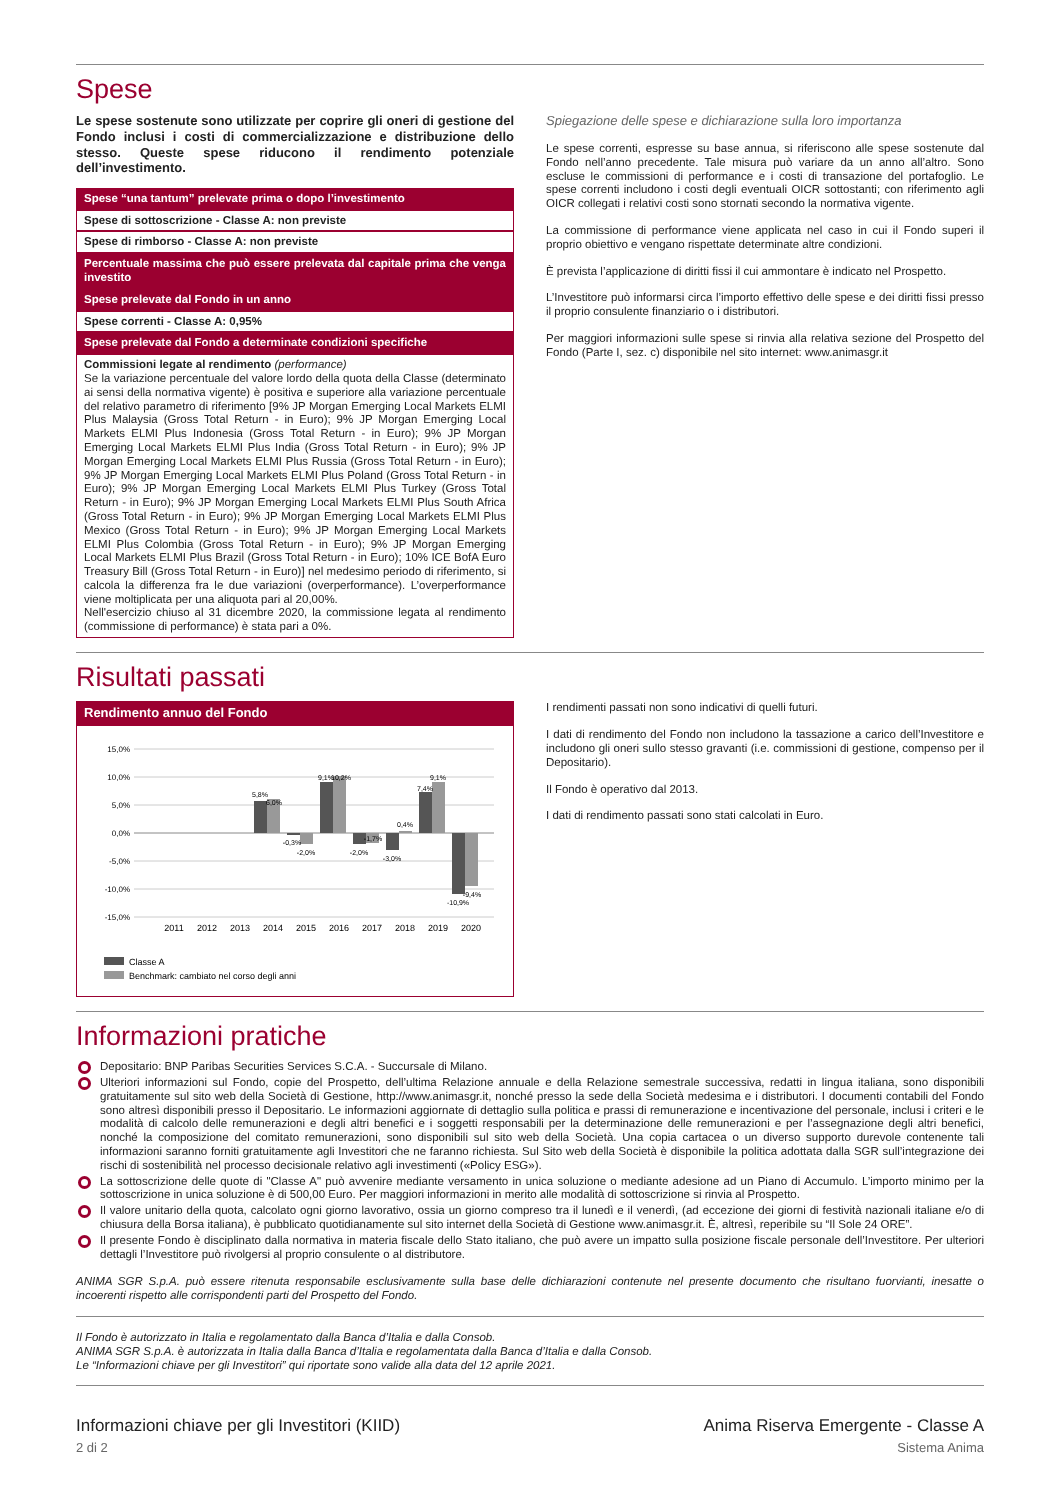Spese
Le spese sostenute sono utilizzate per coprire gli oneri di gestione del Fondo inclusi i costi di commercializzazione e distribuzione dello stesso. Queste spese riducono il rendimento potenziale dell’investimento.
Spese “una tantum” prelevate prima o dopo l’investimento
Spese di sottoscrizione - Classe A: non previste
Spese di rimborso - Classe A: non previste
Percentuale massima che può essere prelevata dal capitale prima che venga investito
Spese prelevate dal Fondo in un anno
Spese correnti - Classe A: 0,95%
Spese prelevate dal Fondo a determinate condizioni specifiche
Commissioni legate al rendimento (performance)
Se la variazione percentuale del valore lordo della quota della Classe (determinato ai sensi della normativa vigente) è positiva e superiore alla variazione percentuale del relativo parametro di riferimento [9% JP Morgan Emerging Local Markets ELMI Plus Malaysia (Gross Total Return - in Euro); 9% JP Morgan Emerging Local Markets ELMI Plus Indonesia (Gross Total Return - in Euro); 9% JP Morgan Emerging Local Markets ELMI Plus India (Gross Total Return - in Euro); 9% JP Morgan Emerging Local Markets ELMI Plus Russia (Gross Total Return - in Euro); 9% JP Morgan Emerging Local Markets ELMI Plus Poland (Gross Total Return - in Euro); 9% JP Morgan Emerging Local Markets ELMI Plus Turkey (Gross Total Return - in Euro); 9% JP Morgan Emerging Local Markets ELMI Plus South Africa (Gross Total Return - in Euro); 9% JP Morgan Emerging Local Markets ELMI Plus Mexico (Gross Total Return - in Euro); 9% JP Morgan Emerging Local Markets ELMI Plus Colombia (Gross Total Return - in Euro); 9% JP Morgan Emerging Local Markets ELMI Plus Brazil (Gross Total Return - in Euro); 10% ICE BofA Euro Treasury Bill (Gross Total Return - in Euro)] nel medesimo periodo di riferimento, si calcola la differenza fra le due variazioni (overperformance). L’overperformance viene moltiplicata per una aliquota pari al 20,00%.
Nell'esercizio chiuso al 31 dicembre 2020, la commissione legata al rendimento (commissione di performance) è stata pari a 0%.
Spiegazione delle spese e dichiarazione sulla loro importanza
Le spese correnti, espresse su base annua, si riferiscono alle spese sostenute dal Fondo nell’anno precedente. Tale misura può variare da un anno all’altro. Sono escluse le commissioni di performance e i costi di transazione del portafoglio. Le spese correnti includono i costi degli eventuali OICR sottostanti; con riferimento agli OICR collegati i relativi costi sono stornati secondo la normativa vigente.
La commissione di performance viene applicata nel caso in cui il Fondo superi il proprio obiettivo e vengano rispettate determinate altre condizioni.
È prevista l’applicazione di diritti fissi il cui ammontare è indicato nel Prospetto.
L’Investitore può informarsi circa l’importo effettivo delle spese e dei diritti fissi presso il proprio consulente finanziario o i distributori.
Per maggiori informazioni sulle spese si rinvia alla relativa sezione del Prospetto del Fondo (Parte I, sez. c) disponibile nel sito internet: www.animasgr.it
Risultati passati
Rendimento annuo del Fondo
15,0%
10,0%
5,0%
0,0%
-5,0%
-10,0%
-15,0%
5,8%
6,0%
-0,3%
-2,0%
9,1%
10,2%
-2,0%
-1,7%
-3,0%
0,4%
7,4%
9,1%
-10,9%
-9,4%
2011
2012
2013
2014
2015
2016
2017
2018
2019
2020
Classe A
Benchmark: cambiato nel corso degli anni
I rendimenti passati non sono indicativi di quelli futuri.
I dati di rendimento del Fondo non includono la tassazione a carico dell’Investitore e includono gli oneri sullo stesso gravanti (i.e. commissioni di gestione, compenso per il Depositario).
Il Fondo è operativo dal 2013.
I dati di rendimento passati sono stati calcolati in Euro.
Informazioni pratiche
Depositario: BNP Paribas Securities Services S.C.A. - Succursale di Milano.
Ulteriori informazioni sul Fondo, copie del Prospetto, dell’ultima Relazione annuale e della Relazione semestrale successiva, redatti in lingua italiana, sono disponibili gratuitamente sul sito web della Società di Gestione, http://www.animasgr.it, nonché presso la sede della Società medesima e i distributori. I documenti contabili del Fondo sono altresì disponibili presso il Depositario. Le informazioni aggiornate di dettaglio sulla politica e prassi di remunerazione e incentivazione del personale, inclusi i criteri e le modalità di calcolo delle remunerazioni e degli altri benefici e i soggetti responsabili per la determinazione delle remunerazioni e per l’assegnazione degli altri benefici, nonché la composizione del comitato remunerazioni, sono disponibili sul sito web della Società. Una copia cartacea o un diverso supporto durevole contenente tali informazioni saranno forniti gratuitamente agli Investitori che ne faranno richiesta. Sul Sito web della Società è disponibile la politica adottata dalla SGR sull’integrazione dei rischi di sostenibilità nel processo decisionale relativo agli investimenti («Policy ESG»).
La sottoscrizione delle quote di "Classe A" può avvenire mediante versamento in unica soluzione o mediante adesione ad un Piano di Accumulo. L’importo minimo per la sottoscrizione in unica soluzione è di 500,00 Euro. Per maggiori informazioni in merito alle modalità di sottoscrizione si rinvia al Prospetto.
Il valore unitario della quota, calcolato ogni giorno lavorativo, ossia un giorno compreso tra il lunedì e il venerdì, (ad eccezione dei giorni di festività nazionali italiane e/o di chiusura della Borsa italiana), è pubblicato quotidianamente sul sito internet della Società di Gestione www.animasgr.it. È, altresì, reperibile su “Il Sole 24 ORE”.
Il presente Fondo è disciplinato dalla normativa in materia fiscale dello Stato italiano, che può avere un impatto sulla posizione fiscale personale dell’Investitore. Per ulteriori dettagli l’Investitore può rivolgersi al proprio consulente o al distributore.
ANIMA SGR S.p.A. può essere ritenuta responsabile esclusivamente sulla base delle dichiarazioni contenute nel presente documento che risultano fuorvianti, inesatte o incoerenti rispetto alle corrispondenti parti del Prospetto del Fondo.
Il Fondo è autorizzato in Italia e regolamentato dalla Banca d’Italia e dalla Consob.
ANIMA SGR S.p.A. è autorizzata in Italia dalla Banca d’Italia e regolamentata dalla Banca d’Italia e dalla Consob.
Le “Informazioni chiave per gli Investitori” qui riportate sono valide alla data del 12 aprile 2021.
Informazioni chiave per gli Investitori (KIID)
2 di 2
Anima Riserva Emergente - Classe A
Sistema Anima